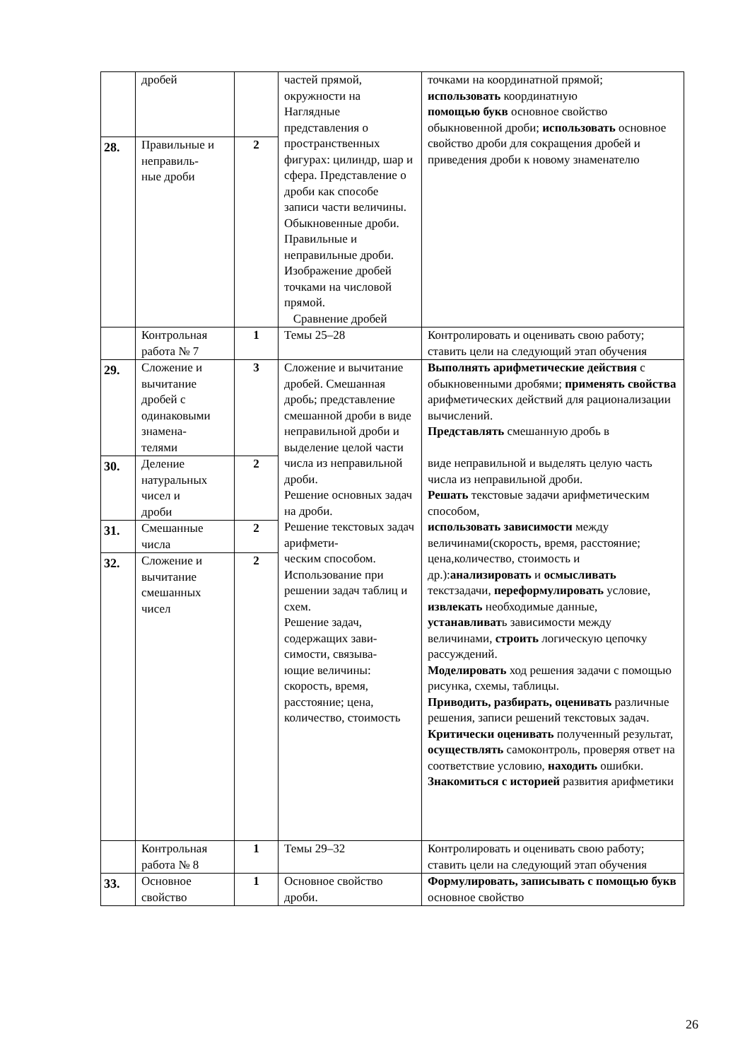| | дробей | | частей прямой, окружности на Наглядные представления о пространственных фигурах: цилиндр, шар и сфера. Представление о дроби как способе записи части величины. Обыкновенные дроби. Правильные и неправильные дроби. Изображение дробей точками на числовой прямой. Сравнение дробей | точками на координатной прямой; использовать координатную помощью букв основное свойство обыкновенной дроби; использовать основное свойство дроби для сокращения дробей и приведения дроби к новому знаменателю |
| 28. | Правильные и неправиль- ные дроби | 2 | | |
| | Контрольная работа № 7 | 1 | Темы 25–28 | Контролировать и оценивать свою работу; ставить цели на следующий этап обучения |
| 29. | Сложение и вычитание дробей с одинаковыми знамена- телями | 3 | Сложение и вычитание дробей. Смешанная дробь; представление смешанной дроби в виде неправильной дроби и выделение целой части числа из неправильной дроби. Решение основных задач на дроби. Решение текстовых задач арифмети- ческим способом. Использование при решении задач таблиц и схем. Решение задач, содержащих зави- симости, связыва- ющие величины: скорость, время, расстояние; цена, количество, стоимость | Выполнять арифметические действия с обыкновенными дробями; применять свойства арифметических действий для рационализации вычислений. Представлять смешанную дробь в виде неправильной и выделять целую часть числа из неправильной дроби. Решать текстовые задачи арифметическим способом, использовать зависимости между величинами(скорость, время, расстояние; цена,количество, стоимость и др.): анализировать и осмысливать текстзадачи, переформулировать условие, извлекать необходимые данные, устанавливат ь зависимости между величинами, строить логическую цепочку рассуждений. Моделировать ход решения задачи с помощью рисунка, схемы, таблицы. Приводить, разбирать, оценивать различные решения, записи решений текстовых задач. Критически оценивать полученный результат, осуществлять самоконтроль, проверяя ответ на соответствие условию, находить ошибки. Знакомиться с историей развития арифметики |
| 30. | Деление натуральных чисел и дроби | 2 | | |
| 31. | Смешанные числа | 2 | | |
| 32. | Сложение и вычитание смешанных чисел | 2 | | |
| | Контрольная работа № 8 | 1 | Темы 29–32 | Контролировать и оценивать свою работу; ставить цели на следующий этап обучения |
| 33. | Основное свойство | 1 | Основное свойство дроби. | Формулировать, записывать с помощью букв основное свойство |
26